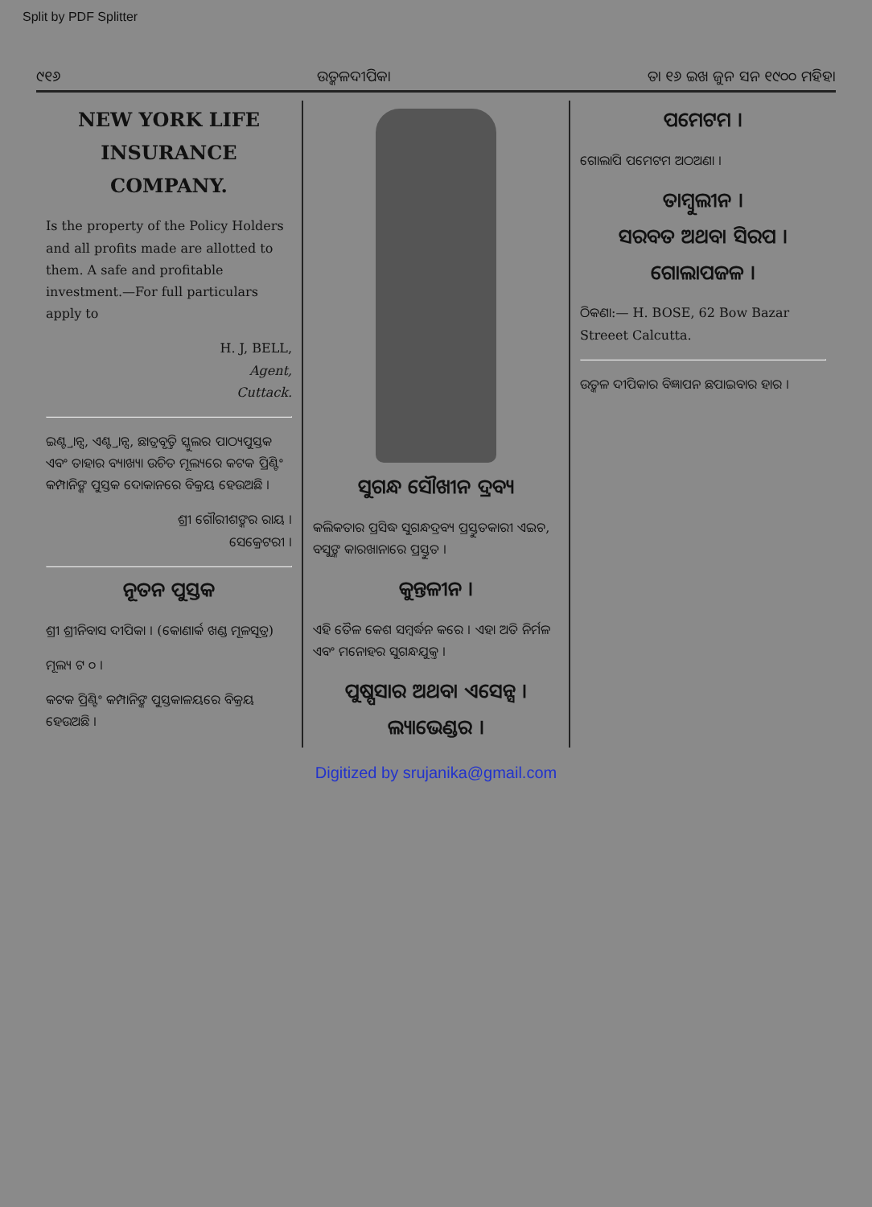Split by PDF Splitter
୯୧୬ ଉତ୍କଳଦୀପିକା ତା ୧୬ ଇଖ ଜୁନ ସନ ୧୯୦୦ ମହିହା
NEW YORK LIFE INSURANCE COMPANY.
Is the property of the Policy Holders and all profits made are allotted to them. A safe and profitable investment.—For full particulars apply to
H. J, BELL,
Agent,
Cuttack.
ଇଣ୍ଟ୍ରାନ୍ସ, ଏଣ୍ଟ୍ରାନ୍ସ, ଛାତ୍ରବୃତ୍ତି ସ୍କୁଲର ପାଠ୍ୟପୁସ୍ତକ ଏବଂ ତାହାର ବ୍ୟାଖ୍ୟା ଉଚିତ ମୂଲ୍ୟରେ କଟକ ପ୍ରିଣ୍ଟିଂ କମ୍ପାନିଙ୍କ ପୁସ୍ତକ ଦୋକାନରେ ବିକ୍ରୟ ହେଉଅଛି ।
ଶ୍ରୀ ଗୌରୀଶଙ୍କର ରାୟ ।
ସେକ୍ରେଟରୀ ।
ନୂତନ ପୁସ୍ତକ
ଶ୍ରୀ ଶ୍ରୀନିବାସ ଦୀପିକା । (କୋଣାର୍କ ଖଣ୍ଡ ମୂଳସୂତ୍ର)
ମୂଲ୍ୟ ଟ ୦ ।
କଟକ ପ୍ରିଣ୍ଟିଂ କମ୍ପାନିଙ୍କ ପୁସ୍ତକାଳୟରେ ବିକ୍ରୟ ହେଉଅଛି ।
ସୁଗନ୍ଧ ସୌଖୀନ ଦ୍ରବ୍ୟ
କଲିକତାର ପ୍ରସିଦ୍ଧ ସୁଗନ୍ଧଦ୍ରବ୍ୟ ପ୍ରସ୍ତୁତକାରୀ ଏଇଚ, ବସୁଙ୍କ କାରଖାନାରେ ପ୍ରସ୍ତୁତ ।
କୁନ୍ତଳୀନ ।
ଏହି ତୈଳ କେଶ ସମ୍ବର୍ଦ୍ଧନ କରେ । ଏହା ଅତି ନିର୍ମଳ ଏବଂ ମନୋହର ସୁଗନ୍ଧଯୁକ୍ତ ।
ପୁଷ୍ପସାର ଅଥବା ଏସେନ୍ସ ।
ଲ୍ୟାଭେଣ୍ଡର ।
ପମେଟମ ।
ଗୋଲାପି ପମେଟମ ଅଠଅଣା ।
ତାମ୍ବୁଲୀନ ।
ସରବତ ଅଥବା ସିରପ ।
ଗୋଲାପଜଳ ।
ଠିକଣା:— H. BOSE, 62 Bow Bazar Streeet Calcutta.
ଉତ୍କଳ ଦୀପିକାର ବିଜ୍ଞାପନ ଛପାଇବାର ହାର ।
Digitized by srujanika@gmail.com